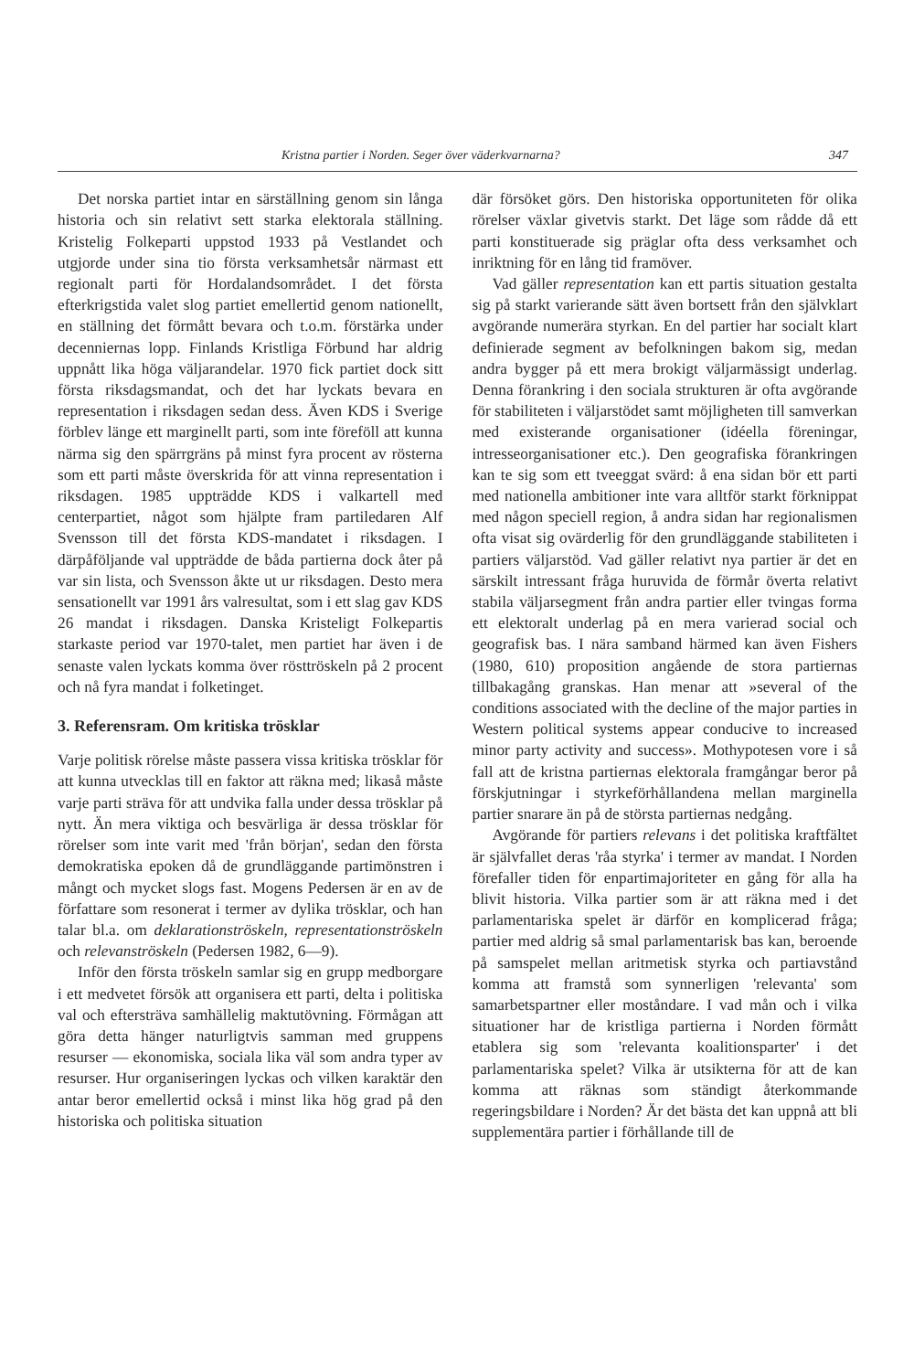Kristna partier i Norden. Seger över väderkvarnarna? 347
Det norska partiet intar en särställning genom sin långa historia och sin relativt sett starka elektorala ställning. Kristelig Folkeparti uppstod 1933 på Vestlandet och utgjorde under sina tio första verksamhetsår närmast ett regionalt parti för Hordalandsområdet. I det första efterkrigstida valet slog partiet emellertid genom nationellt, en ställning det förmått bevara och t.o.m. förstärka under decenniernas lopp. Finlands Kristliga Förbund har aldrig uppnått lika höga väljarandelar. 1970 fick partiet dock sitt första riksdagsmandat, och det har lyckats bevara en representation i riksdagen sedan dess. Även KDS i Sverige förblev länge ett marginellt parti, som inte föreföll att kunna närma sig den spärrgräns på minst fyra procent av rösterna som ett parti måste överskrida för att vinna representation i riksdagen. 1985 uppträdde KDS i valkartell med centerpartiet, något som hjälpte fram partiledaren Alf Svensson till det första KDS-mandatet i riksdagen. I därpåföljande val uppträdde de båda partierna dock åter på var sin lista, och Svensson åkte ut ur riksdagen. Desto mera sensationellt var 1991 års valresultat, som i ett slag gav KDS 26 mandat i riksdagen. Danska Kristeligt Folkepartis starkaste period var 1970-talet, men partiet har även i de senaste valen lyckats komma över rösttröskeln på 2 procent och nå fyra mandat i folketinget.
3. Referensram. Om kritiska trösklar
Varje politisk rörelse måste passera vissa kritiska trösklar för att kunna utvecklas till en faktor att räkna med; likaså måste varje parti sträva för att undvika falla under dessa trösklar på nytt. Än mera viktiga och besvärliga är dessa trösklar för rörelser som inte varit med 'från början', sedan den första demokratiska epoken då de grundläggande partimönstren i mångt och mycket slogs fast. Mogens Pedersen är en av de författare som resonerat i termer av dylika trösklar, och han talar bl.a. om deklarationströskeln, representationströskeln och relevanströskeln (Pedersen 1982, 6—9).
Inför den första tröskeln samlar sig en grupp medborgare i ett medvetet försök att organisera ett parti, delta i politiska val och eftersträva samhällelig maktutövning. Förmågan att göra detta hänger naturligtvis samman med gruppens resurser — ekonomiska, sociala lika väl som andra typer av resurser. Hur organiseringen lyckas och vilken karaktär den antar beror emellertid också i minst lika hög grad på den historiska och politiska situation
där försöket görs. Den historiska opportuniteten för olika rörelser växlar givetvis starkt. Det läge som rådde då ett parti konstituerade sig präglar ofta dess verksamhet och inriktning för en lång tid framöver.
Vad gäller representation kan ett partis situation gestalta sig på starkt varierande sätt även bortsett från den självklart avgörande numerära styrkan. En del partier har socialt klart definierade segment av befolkningen bakom sig, medan andra bygger på ett mera brokigt väljarmässigt underlag. Denna förankring i den sociala strukturen är ofta avgörande för stabiliteten i väljarstödet samt möjligheten till samverkan med existerande organisationer (idéella föreningar, intresseorganisationer etc.). Den geografiska förankringen kan te sig som ett tveeggat svärd: å ena sidan bör ett parti med nationella ambitioner inte vara alltför starkt förknippat med någon speciell region, å andra sidan har regionalismen ofta visat sig ovärderlig för den grundläggande stabiliteten i partiers väljarstöd. Vad gäller relativt nya partier är det en särskilt intressant fråga huruvida de förmår överta relativt stabila väljarsegment från andra partier eller tvingas forma ett elektoralt underlag på en mera varierad social och geografisk bas. I nära samband härmed kan även Fishers (1980, 610) proposition angående de stora partiernas tillbakagång granskas. Han menar att »several of the conditions associated with the decline of the major parties in Western political systems appear conducive to increased minor party activity and success». Mothypotesen vore i så fall att de kristna partiernas elektorala framgångar beror på förskjutningar i styrkeförhållandena mellan marginella partier snarare än på de största partiernas nedgång.
Avgörande för partiers relevans i det politiska kraftfältet är självfallet deras 'råa styrka' i termer av mandat. I Norden förefaller tiden för enpartimajoriteter en gång för alla ha blivit historia. Vilka partier som är att räkna med i det parlamentariska spelet är därför en komplicerad fråga; partier med aldrig så smal parlamentarisk bas kan, beroende på samspelet mellan aritmetisk styrka och partiavstånd komma att framstå som synnerligen 'relevanta' som samarbetspartner eller moståndare. I vad mån och i vilka situationer har de kristliga partierna i Norden förmått etablera sig som 'relevanta koalitionsparter' i det parlamentariska spelet? Vilka är utsikterna för att de kan komma att räknas som ständigt återkommande regeringsbildare i Norden? Är det bästa det kan uppnå att bli supplementära partier i förhållande till de